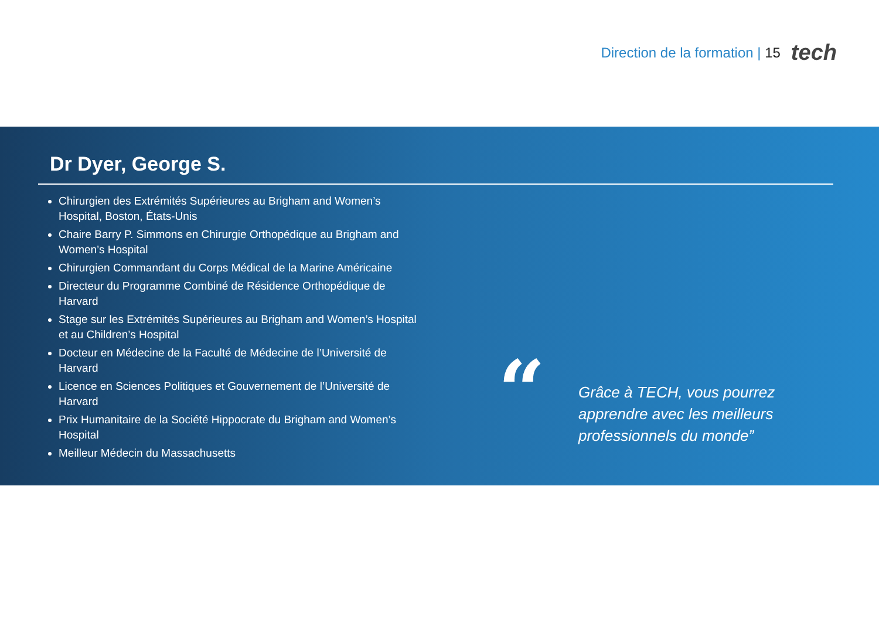Direction de la formation | 15 tech
Dr Dyer, George S.
Chirurgien des Extrémités Supérieures au Brigham and Women’s Hospital, Boston, États-Unis
Chaire Barry P. Simmons en Chirurgie Orthopédique au Brigham and Women’s Hospital
Chirurgien Commandant du Corps Médical de la Marine Américaine
Directeur du Programme Combiné de Résidence Orthopédique de Harvard
Stage sur les Extrémités Supérieures au Brigham and Women’s Hospital et au Children’s Hospital
Docteur en Médecine de la Faculté de Médecine de l’Université de Harvard
Licence en Sciences Politiques et Gouvernement de l’Université de Harvard
Prix Humanitaire de la Société Hippocrate du Brigham and Women’s Hospital
Meilleur Médecin du Massachusetts
“
Grâce à TECH, vous pourrez apprendre avec les meilleurs professionnels du monde”